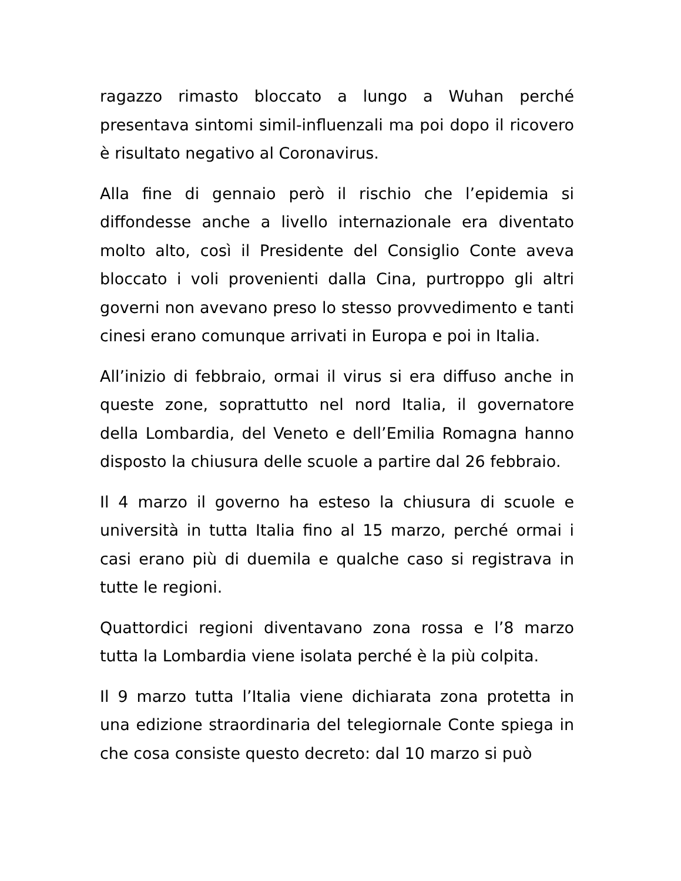ragazzo rimasto bloccato a lungo a Wuhan perché presentava sintomi simil-influenzali ma poi dopo il ricovero è risultato negativo al Coronavirus.
Alla fine di gennaio però il rischio che l’epidemia si diffondesse anche a livello internazionale era diventato molto alto, così il Presidente del Consiglio Conte aveva bloccato i voli provenienti dalla Cina, purtroppo gli altri governi non avevano preso lo stesso provvedimento e tanti cinesi erano comunque arrivati in Europa e poi in Italia.
All’inizio di febbraio, ormai il virus si era diffuso anche in queste zone, soprattutto nel nord Italia, il governatore della Lombardia, del Veneto e dell’Emilia Romagna hanno disposto la chiusura delle scuole a partire dal 26 febbraio.
Il 4 marzo il governo ha esteso la chiusura di scuole e università in tutta Italia fino al 15 marzo, perché ormai i casi erano più di duemila e qualche caso si registrava in tutte le regioni.
Quattordici regioni diventavano zona rossa e l’8 marzo tutta la Lombardia viene isolata perché è la più colpita.
Il 9 marzo tutta l’Italia viene dichiarata zona protetta in una edizione straordinaria del telegiornale Conte spiega in che cosa consiste questo decreto: dal 10 marzo si può